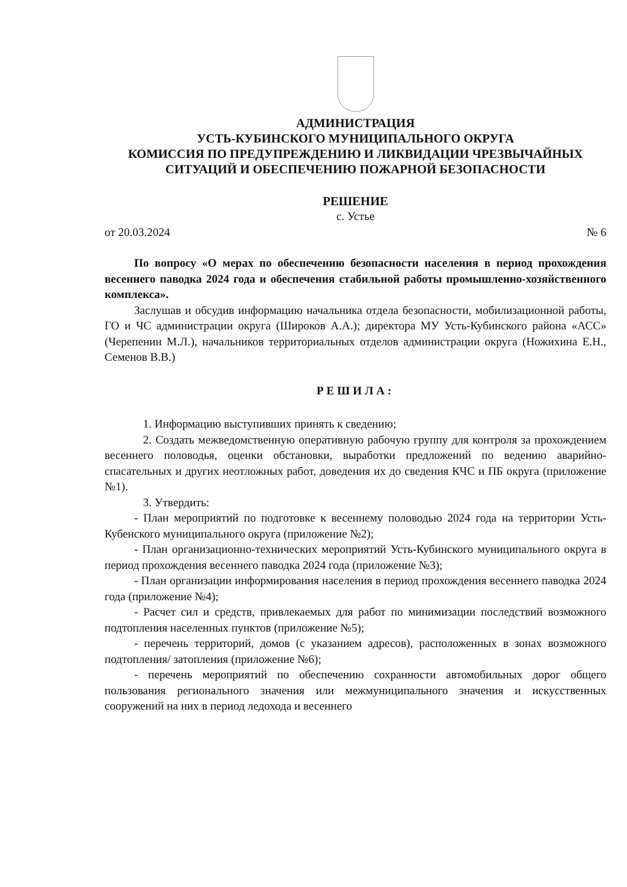АДМИНИСТРАЦИЯ
УСТЬ-КУБИНСКОГО МУНИЦИПАЛЬНОГО ОКРУГА
КОМИССИЯ ПО ПРЕДУПРЕЖДЕНИЮ И ЛИКВИДАЦИИ ЧРЕЗВЫЧАЙНЫХ СИТУАЦИЙ И ОБЕСПЕЧЕНИЮ ПОЖАРНОЙ БЕЗОПАСНОСТИ
РЕШЕНИЕ
с. Устье
от 20.03.2024 № 6
По вопросу «О мерах по обеспечению безопасности населения в период прохождения весеннего паводка 2024 года и обеспечения стабильной работы промышленно-хозяйственного комплекса».
Заслушав и обсудив информацию начальника отдела безопасности, мобилизационной работы, ГО и ЧС администрации округа (Широков А.А.); директора МУ Усть-Кубинского района «АСС» (Черепенин М.Л.), начальников территориальных отделов администрации округа (Ножихина Е.Н., Семенов В.В.)
РЕШИЛА:
1. Информацию выступивших принять к сведению;
2. Создать межведомственную оперативную рабочую группу для контроля за прохождением весеннего половодья, оценки обстановки, выработки предложений по ведению аварийно-спасательных и других неотложных работ, доведения их до сведения КЧС и ПБ округа (приложение №1).
3. Утвердить:
- План мероприятий по подготовке к весеннему половодью 2024 года на территории Усть-Кубенского муниципального округа (приложение №2);
- План организационно-технических мероприятий Усть-Кубинского муниципального округа в период прохождения весеннего паводка 2024 года (приложение №3);
- План организации информирования населения в период прохождения весеннего паводка 2024 года (приложение №4);
- Расчет сил и средств, привлекаемых для работ по минимизации последствий возможного подтопления населенных пунктов (приложение №5);
- перечень территорий, домов (с указанием адресов), расположенных в зонах возможного подтопления/ затопления (приложение №6);
- перечень мероприятий по обеспечению сохранности автомобильных дорог общего пользования регионального значения или межмуниципального значения и искусственных сооружений на них в период ледохода и весеннего